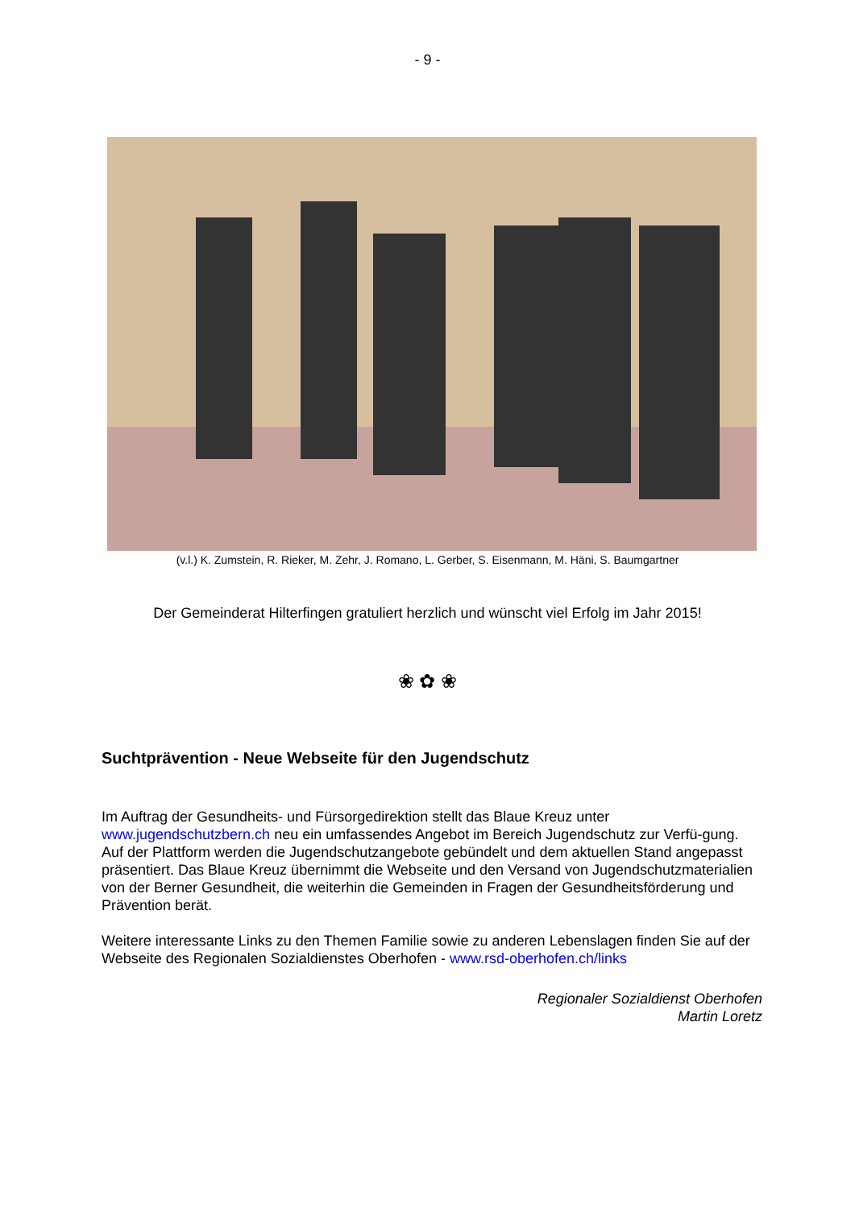- 9 -
(v.l.) K. Zumstein, R. Rieker, M. Zehr, J. Romano, L. Gerber, S. Eisenmann, M. Häni, S. Baumgartner
Der Gemeinderat Hilterfingen gratuliert herzlich und wünscht viel Erfolg im Jahr 2015!
❀ ✿ ❀
Suchtprävention - Neue Webseite für den Jugendschutz
Im Auftrag der Gesundheits- und Fürsorgedirektion stellt das Blaue Kreuz unter www.jugendschutzbern.ch neu ein umfassendes Angebot im Bereich Jugendschutz zur Verfü-gung. Auf der Plattform werden die Jugendschutzangebote gebündelt und dem aktuellen Stand angepasst präsentiert. Das Blaue Kreuz übernimmt die Webseite und den Versand von Jugendschutzmaterialien von der Berner Gesundheit, die weiterhin die Gemeinden in Fragen der Gesundheitsförderung und Prävention berät.
Weitere interessante Links zu den Themen Familie sowie zu anderen Lebenslagen finden Sie auf der Webseite des Regionalen Sozialdienstes Oberhofen - www.rsd-oberhofen.ch/links
Regionaler Sozialdienst Oberhofen
Martin Loretz